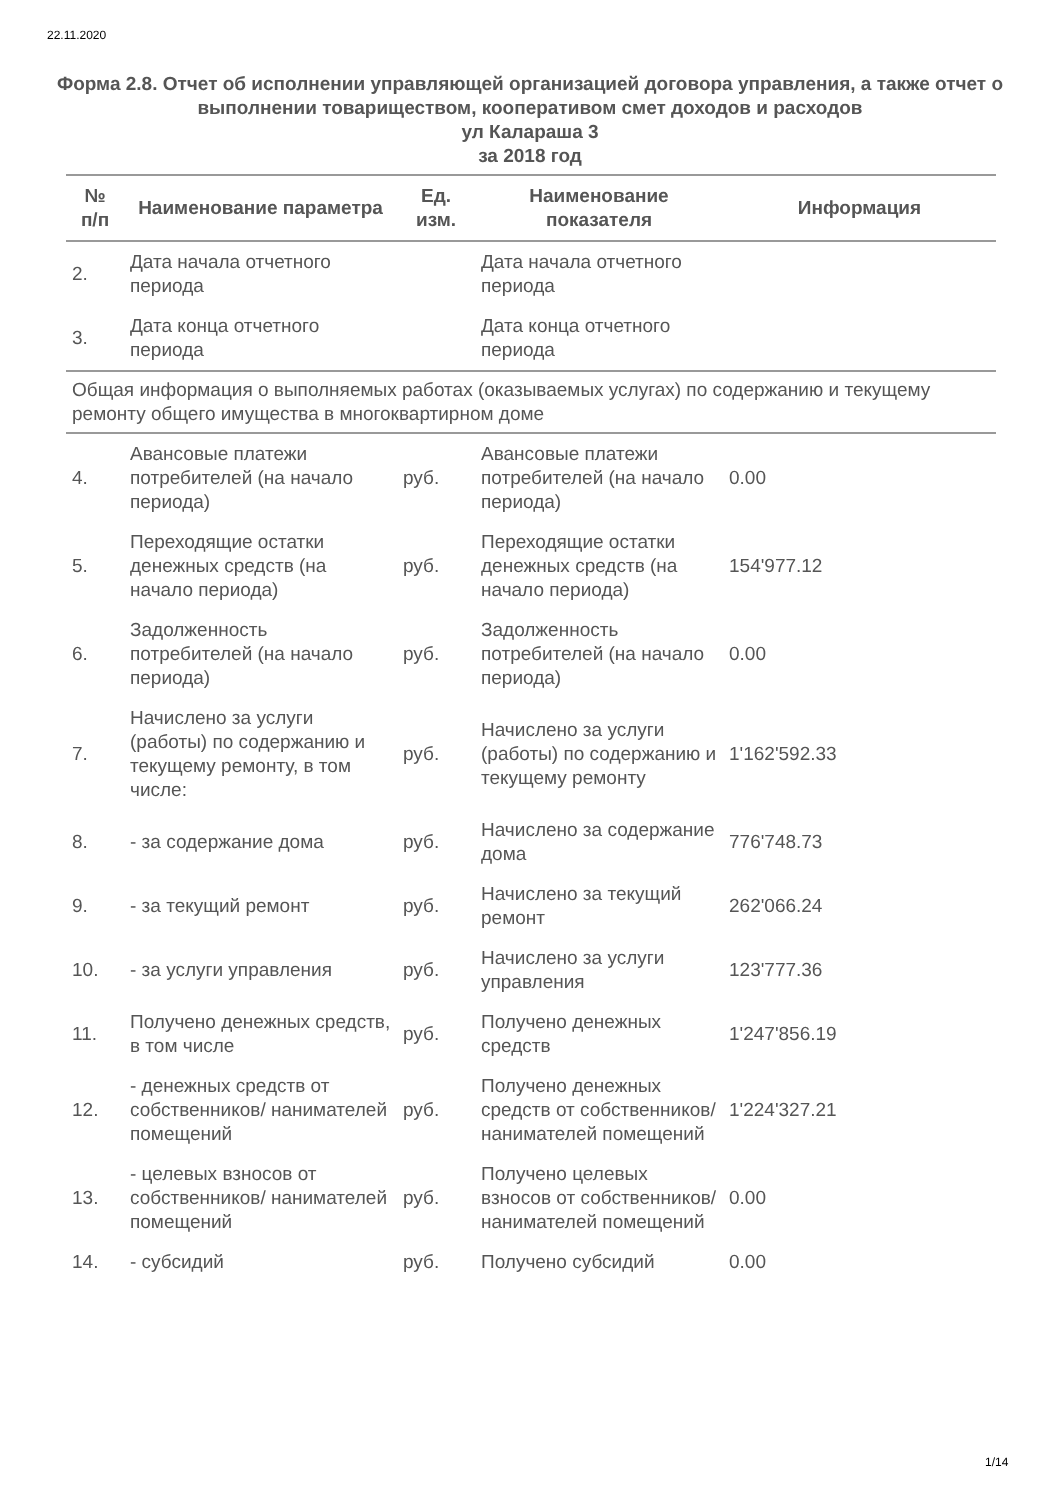22.11.2020
Форма 2.8. Отчет об исполнении управляющей организацией договора управления, а также отчет о выполнении товариществом, кооперативом смет доходов и расходов
ул Калараша 3
за 2018 год
| № п/п | Наименование параметра | Ед. изм. | Наименование показателя | Информация |
| --- | --- | --- | --- | --- |
| 2. | Дата начала отчетного периода | | Дата начала отчетного периода | |
| 3. | Дата конца отчетного периода | | Дата конца отчетного периода | |
| Общая информация о выполняемых работах (оказываемых услугах) по содержанию и текущему ремонту общего имущества в многоквартирном доме | | | | |
| 4. | Авансовые платежи потребителей (на начало периода) | руб. | Авансовые платежи потребителей (на начало периода) | 0.00 |
| 5. | Переходящие остатки денежных средств (на начало периода) | руб. | Переходящие остатки денежных средств (на начало периода) | 154'977.12 |
| 6. | Задолженность потребителей (на начало периода) | руб. | Задолженность потребителей (на начало периода) | 0.00 |
| 7. | Начислено за услуги (работы) по содержанию и текущему ремонту, в том числе: | руб. | Начислено за услуги (работы) по содержанию и текущему ремонту | 1'162'592.33 |
| 8. | - за содержание дома | руб. | Начислено за содержание дома | 776'748.73 |
| 9. | - за текущий ремонт | руб. | Начислено за текущий ремонт | 262'066.24 |
| 10. | - за услуги управления | руб. | Начислено за услуги управления | 123'777.36 |
| 11. | Получено денежных средств, в том числе | руб. | Получено денежных средств | 1'247'856.19 |
| 12. | - денежных средств от собственников/ нанимателей помещений | руб. | Получено денежных средств от собственников/ нанимателей помещений | 1'224'327.21 |
| 13. | - целевых взносов от собственников/ нанимателей помещений | руб. | Получено целевых взносов от собственников/ нанимателей помещений | 0.00 |
| 14. | - субсидий | руб. | Получено субсидий | 0.00 |
1/14